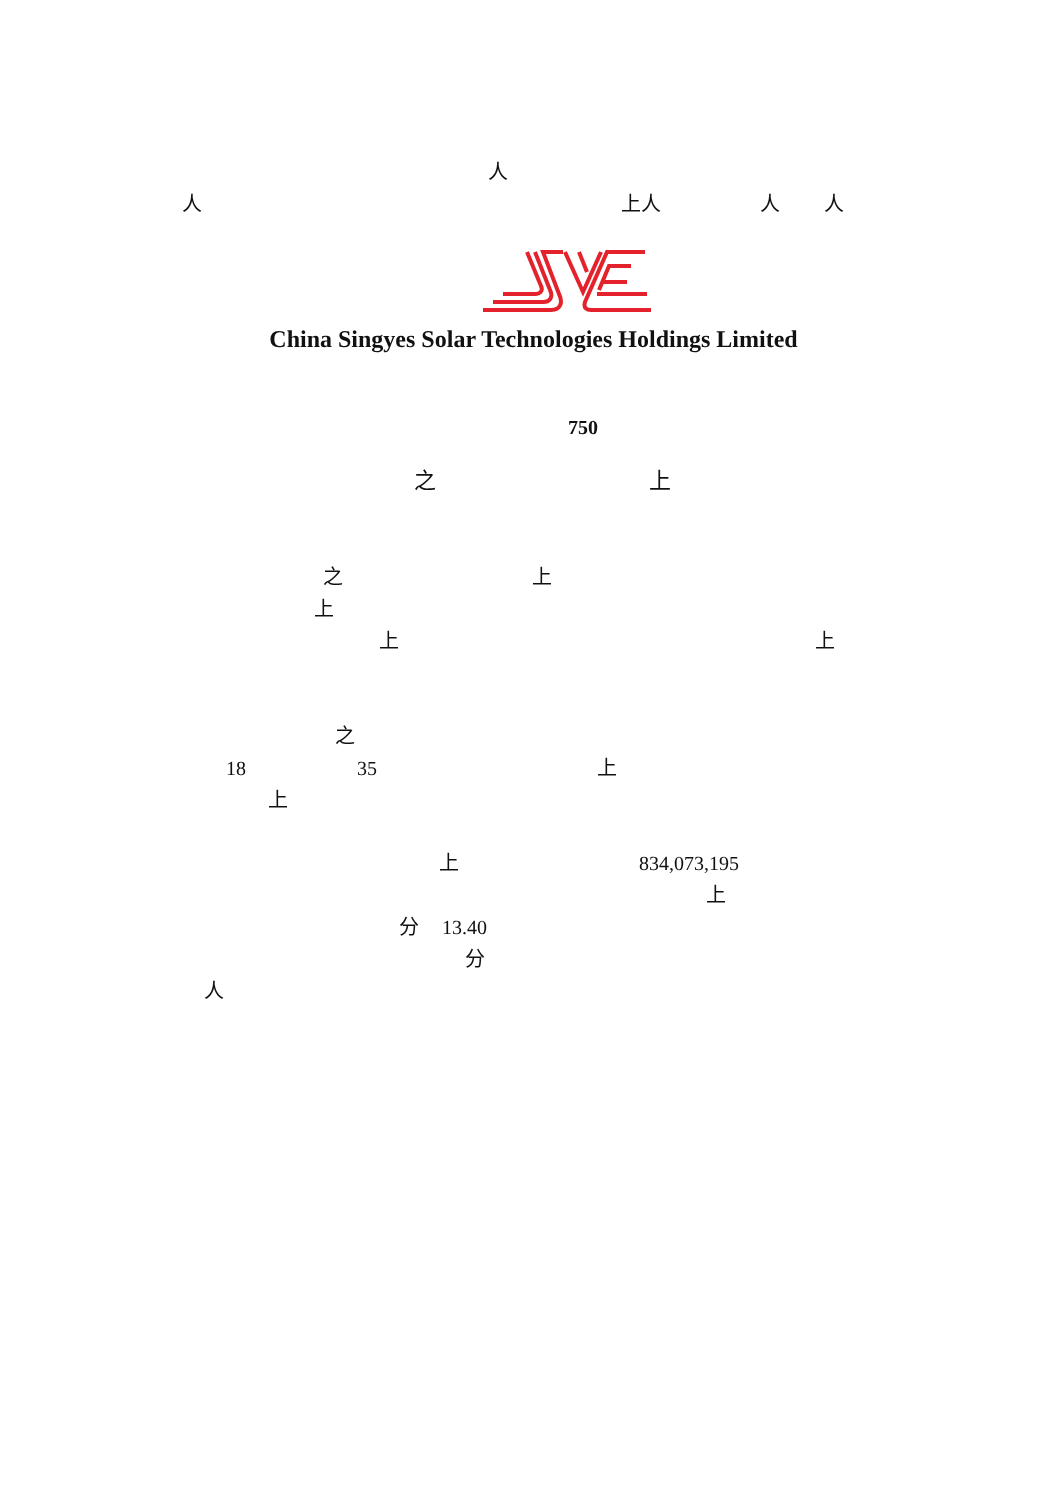人
人 上人 人 人
China Singyes Solar Technologies Holdings Limited
750
之 上
之 上
上
上 上
之
18 35 上
上
上 834,073,195
上
分 13.40
分
人